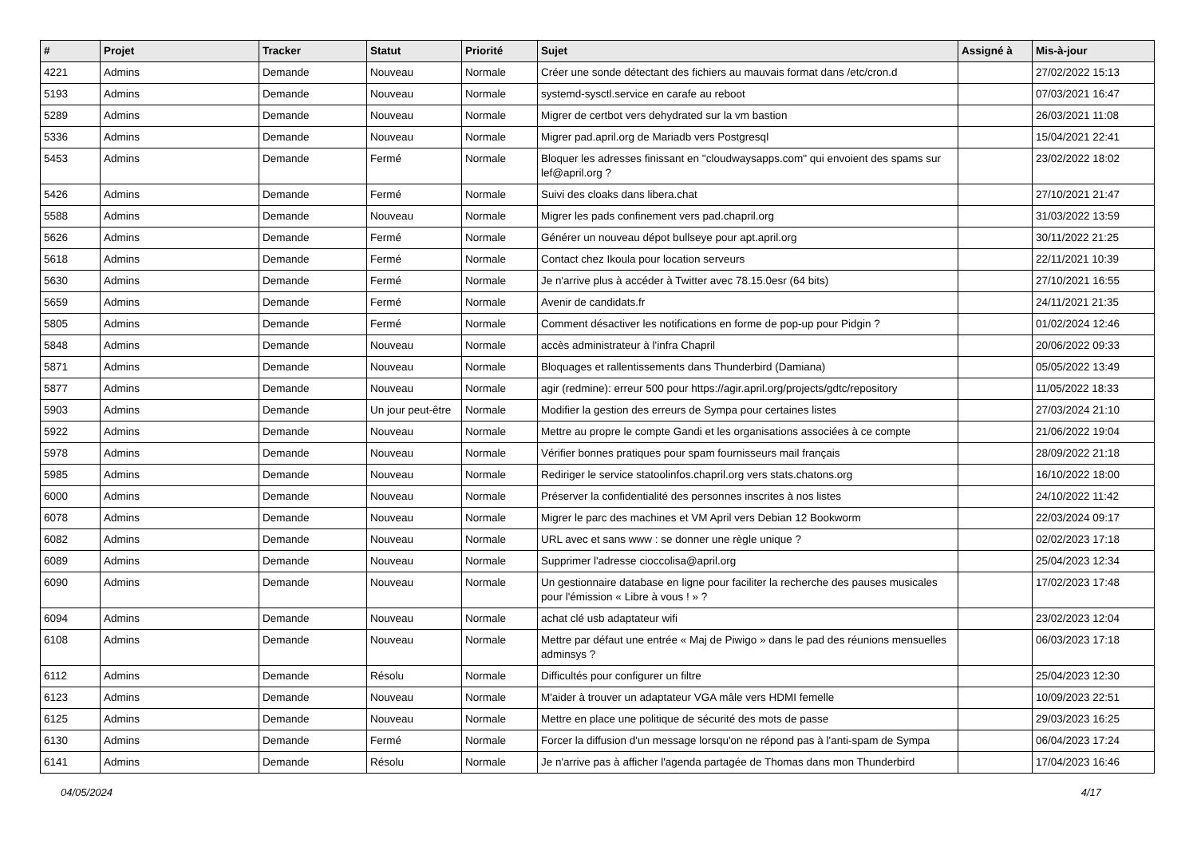| # | Projet | Tracker | Statut | Priorité | Sujet | Assigné à | Mis-à-jour |
| --- | --- | --- | --- | --- | --- | --- | --- |
| 4221 | Admins | Demande | Nouveau | Normale | Créer une sonde détectant des fichiers au mauvais format dans /etc/cron.d | | 27/02/2022 15:13 |
| 5193 | Admins | Demande | Nouveau | Normale | systemd-sysctl.service en carafe au reboot | | 07/03/2021 16:47 |
| 5289 | Admins | Demande | Nouveau | Normale | Migrer de certbot vers dehydrated sur la vm bastion | | 26/03/2021 11:08 |
| 5336 | Admins | Demande | Nouveau | Normale | Migrer pad.april.org de Mariadb vers Postgresql | | 15/04/2021 22:41 |
| 5453 | Admins | Demande | Fermé | Normale | Bloquer les adresses finissant en "cloudwaysapps.com" qui envoient des spams sur lef@april.org ? | | 23/02/2022 18:02 |
| 5426 | Admins | Demande | Fermé | Normale | Suivi des cloaks dans libera.chat | | 27/10/2021 21:47 |
| 5588 | Admins | Demande | Nouveau | Normale | Migrer les pads confinement vers pad.chapril.org | | 31/03/2022 13:59 |
| 5626 | Admins | Demande | Fermé | Normale | Générer un nouveau dépot bullseye pour apt.april.org | | 30/11/2022 21:25 |
| 5618 | Admins | Demande | Fermé | Normale | Contact chez Ikoula pour location serveurs | | 22/11/2021 10:39 |
| 5630 | Admins | Demande | Fermé | Normale | Je n'arrive plus à accéder à Twitter avec 78.15.0esr (64 bits) | | 27/10/2021 16:55 |
| 5659 | Admins | Demande | Fermé | Normale | Avenir de candidats.fr | | 24/11/2021 21:35 |
| 5805 | Admins | Demande | Fermé | Normale | Comment désactiver les notifications en forme de pop-up pour Pidgin ? | | 01/02/2024 12:46 |
| 5848 | Admins | Demande | Nouveau | Normale | accès administrateur à l'infra Chapril | | 20/06/2022 09:33 |
| 5871 | Admins | Demande | Nouveau | Normale | Bloquages et rallentissements dans Thunderbird (Damiana) | | 05/05/2022 13:49 |
| 5877 | Admins | Demande | Nouveau | Normale | agir (redmine): erreur 500 pour https://agir.april.org/projects/gdtc/repository | | 11/05/2022 18:33 |
| 5903 | Admins | Demande | Un jour peut-être | Normale | Modifier la gestion des erreurs de Sympa pour certaines listes | | 27/03/2024 21:10 |
| 5922 | Admins | Demande | Nouveau | Normale | Mettre au propre le compte Gandi et les organisations associées à ce compte | | 21/06/2022 19:04 |
| 5978 | Admins | Demande | Nouveau | Normale | Vérifier bonnes pratiques pour spam fournisseurs mail français | | 28/09/2022 21:18 |
| 5985 | Admins | Demande | Nouveau | Normale | Rediriger le service statoolinfos.chapril.org vers stats.chatons.org | | 16/10/2022 18:00 |
| 6000 | Admins | Demande | Nouveau | Normale | Préserver la confidentialité des personnes inscrites à nos listes | | 24/10/2022 11:42 |
| 6078 | Admins | Demande | Nouveau | Normale | Migrer le parc des machines et VM April vers Debian 12 Bookworm | | 22/03/2024 09:17 |
| 6082 | Admins | Demande | Nouveau | Normale | URL avec et sans www : se donner une règle unique ? | | 02/02/2023 17:18 |
| 6089 | Admins | Demande | Nouveau | Normale | Supprimer l'adresse cioccolisa@april.org | | 25/04/2023 12:34 |
| 6090 | Admins | Demande | Nouveau | Normale | Un gestionnaire database en ligne pour faciliter la recherche des pauses musicales pour l'émission « Libre à vous ! » ? | | 17/02/2023 17:48 |
| 6094 | Admins | Demande | Nouveau | Normale | achat clé usb adaptateur wifi | | 23/02/2023 12:04 |
| 6108 | Admins | Demande | Nouveau | Normale | Mettre par défaut une entrée « Maj de Piwigo » dans le pad des réunions mensuelles adminsys ? | | 06/03/2023 17:18 |
| 6112 | Admins | Demande | Résolu | Normale | Difficultés pour configurer un filtre | | 25/04/2023 12:30 |
| 6123 | Admins | Demande | Nouveau | Normale | M'aider à trouver un adaptateur VGA mâle vers HDMI femelle | | 10/09/2023 22:51 |
| 6125 | Admins | Demande | Nouveau | Normale | Mettre en place une politique de sécurité des mots de passe | | 29/03/2023 16:25 |
| 6130 | Admins | Demande | Fermé | Normale | Forcer la diffusion d'un message lorsqu'on ne répond pas à l'anti-spam de Sympa | | 06/04/2023 17:24 |
| 6141 | Admins | Demande | Résolu | Normale | Je n'arrive pas à afficher l'agenda partagée de Thomas dans mon Thunderbird | | 17/04/2023 16:46 |
04/05/2024 4/17